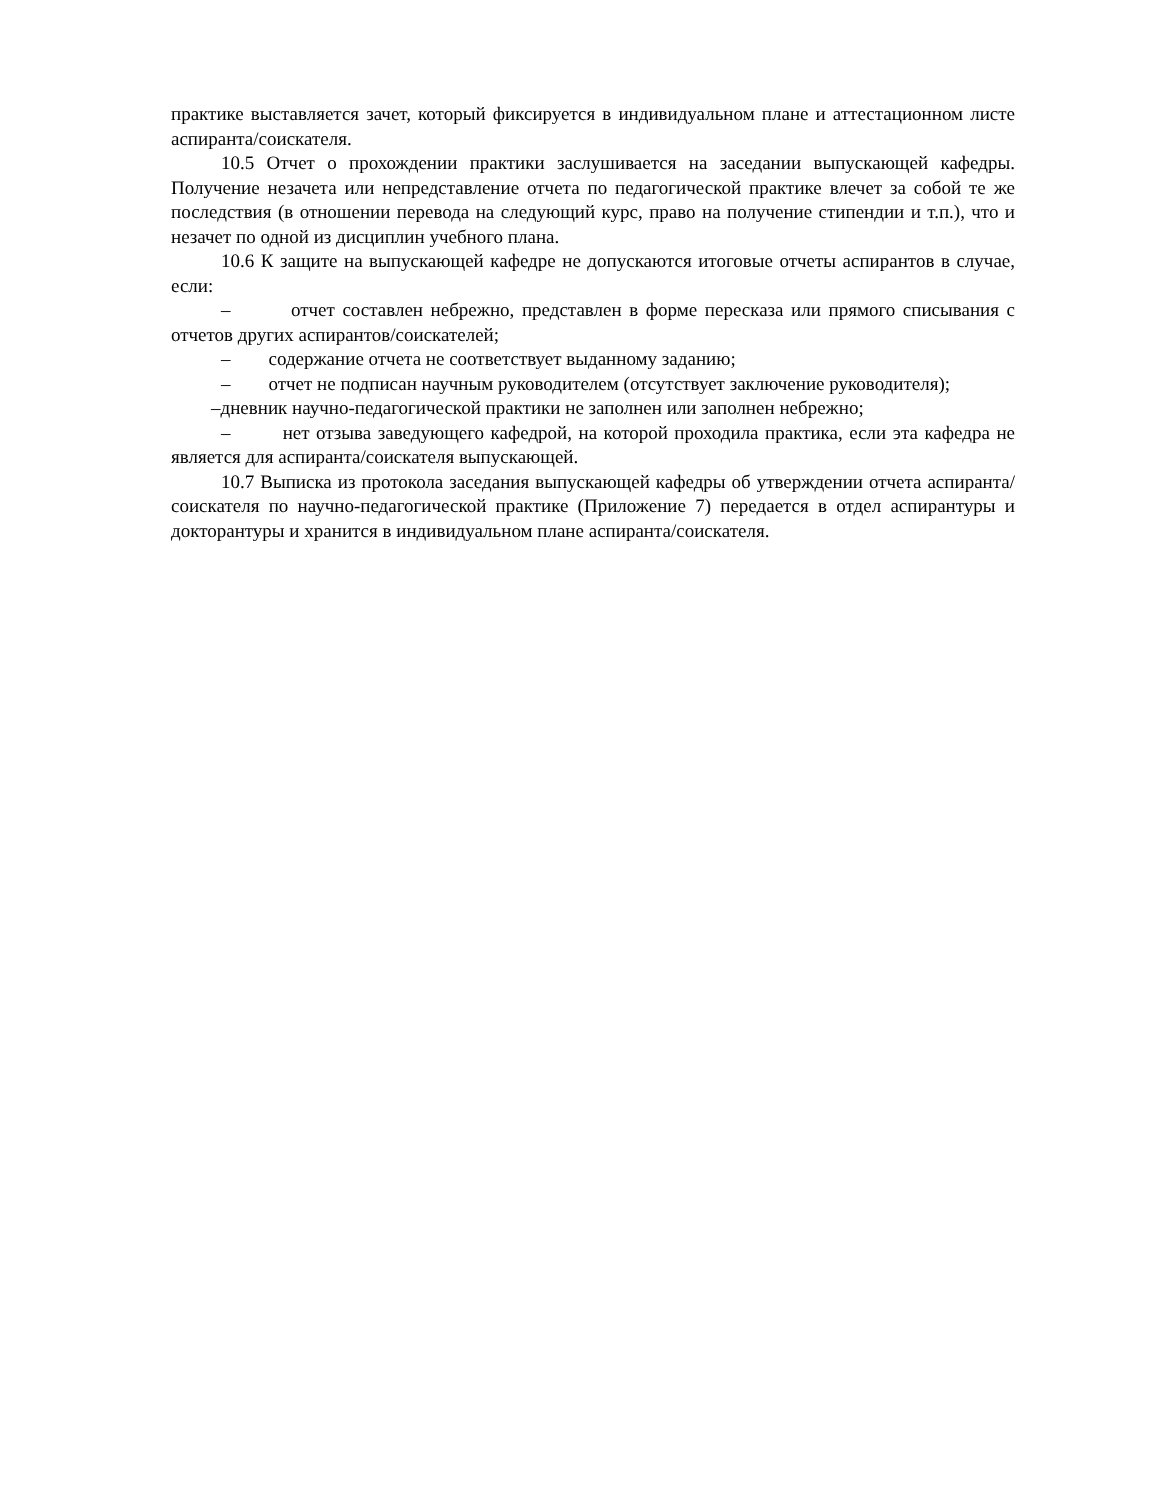практике выставляется зачет, который фиксируется в индивидуальном плане и аттестационном листе аспиранта/соискателя.
10.5 Отчет о прохождении практики заслушивается на заседании выпускающей кафедры. Получение незачета или непредставление отчета по педагогической практике влечет за собой те же последствия (в отношении перевода на следующий курс, право на получение стипендии и т.п.), что и незачет по одной из дисциплин учебного плана.
10.6 К защите на выпускающей кафедре не допускаются итоговые отчеты аспирантов в случае, если:
– отчет составлен небрежно, представлен в форме пересказа или прямого списывания с отчетов других аспирантов/соискателей;
– содержание отчета не соответствует выданному заданию;
– отчет не подписан научным руководителем (отсутствует заключение руководителя);
–дневник научно-педагогической практики не заполнен или заполнен небрежно;
– нет отзыва заведующего кафедрой, на которой проходила практика, если эта кафедра не является для аспиранта/соискателя выпускающей.
10.7 Выписка из протокола заседания выпускающей кафедры об утверждении отчета аспиранта/соискателя по научно-педагогической практике (Приложение 7) передается в отдел аспирантуры и докторантуры и хранится в индивидуальном плане аспиранта/соискателя.